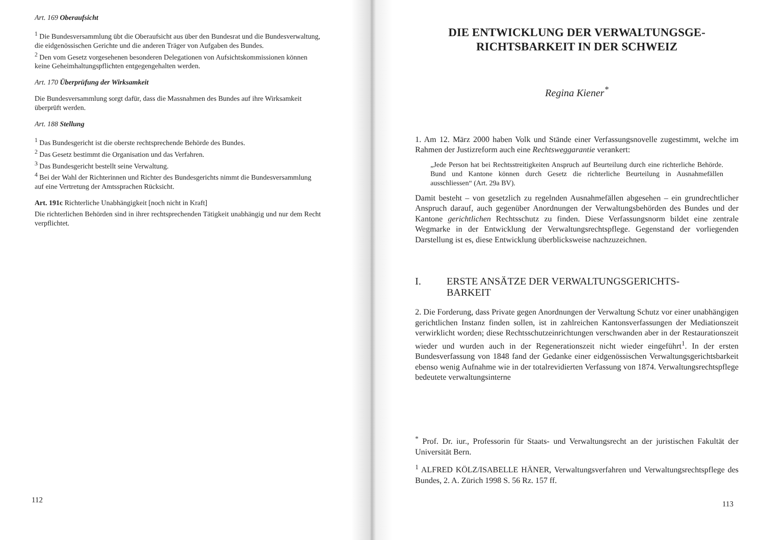Art. 169 Oberaufsicht
<sup>1</sup> Die Bundesversammlung übt die Oberaufsicht aus über den Bundesrat und die Bundesverwaltung, die eidgenössischen Gerichte und die anderen Träger von Aufgaben des Bundes.
<sup>2</sup> Den vom Gesetz vorgesehenen besonderen Delegationen von Aufsichtskommissionen können keine Geheimhaltungspflichten entgegengehalten werden.
Art. 170 Überprüfung der Wirksamkeit
Die Bundesversammlung sorgt dafür, dass die Massnahmen des Bundes auf ihre Wirksamkeit überprüft werden.
Art. 188 Stellung
<sup>1</sup> Das Bundesgericht ist die oberste rechtsprechende Behörde des Bundes.
<sup>2</sup> Das Gesetz bestimmt die Organisation und das Verfahren.
<sup>3</sup> Das Bundesgericht bestellt seine Verwaltung.
<sup>4</sup> Bei der Wahl der Richterinnen und Richter des Bundesgerichts nimmt die Bundesversammlung auf eine Vertretung der Amtssprachen Rücksicht.
Art. 191c Richterliche Unabhängigkeit [noch nicht in Kraft]
Die richterlichen Behörden sind in ihrer rechtsprechenden Tätigkeit unabhängig und nur dem Recht verpflichtet.
112
DIE ENTWICKLUNG DER VERWALTUNGSGE-
RICHTSBARKEIT IN DER SCHWEIZ
Regina Kiener<sup>*</sup>
1. Am 12. März 2000 haben Volk und Stände einer Verfassungsnovelle zugestimmt, welche im Rahmen der Justizreform auch eine Rechtsweggarantie verankert:
„Jede Person hat bei Rechtsstreitigkeiten Anspruch auf Beurteilung durch eine richterliche Behörde. Bund und Kantone können durch Gesetz die richterliche Beurteilung in Ausnahmefällen ausschliessen“ (Art. 29a BV).
Damit besteht – von gesetzlich zu regelnden Ausnahmefällen abgesehen – ein grundrechtlicher Anspruch darauf, auch gegenüber Anordnungen der Verwaltungsbehörden des Bundes und der Kantone gerichtlichen Rechtsschutz zu finden. Diese Verfassungsnorm bildet eine zentrale Wegmarke in der Entwicklung der Verwaltungsrechtspflege. Gegenstand der vorliegenden Darstellung ist es, diese Entwicklung überblicksweise nachzuzeichnen.
I. ERSTE ANSÄTZE DER VERWALTUNGSGERICHTS-
BARKEIT
2. Die Forderung, dass Private gegen Anordnungen der Verwaltung Schutz vor einer unabhängigen gerichtlichen Instanz finden sollen, ist in zahlreichen Kantonsverfassungen der Mediationszeit verwirklicht worden; diese Rechtsschutzeinrichtungen verschwanden aber in der Restaurationszeit wieder und wurden auch in der Regenerationszeit nicht wieder eingeführt<sup>1</sup>. In der ersten Bundesverfassung von 1848 fand der Gedanke einer eidgenössischen Verwaltungsgerichtsbarkeit ebenso wenig Aufnahme wie in der totalrevidierten Verfassung von 1874. Verwaltungsrechtspflege bedeutete verwaltungsinterne
<sup>*</sup> Prof. Dr. iur., Professorin für Staats- und Verwaltungsrecht an der juristischen Fakultät der Universität Bern.
<sup>1</sup> ALFRED KÖLZ/ISABELLE HÄNER, Verwaltungsverfahren und Verwaltungsrechtspflege des Bundes, 2. A. Zürich 1998 S. 56 Rz. 157 ff.
113